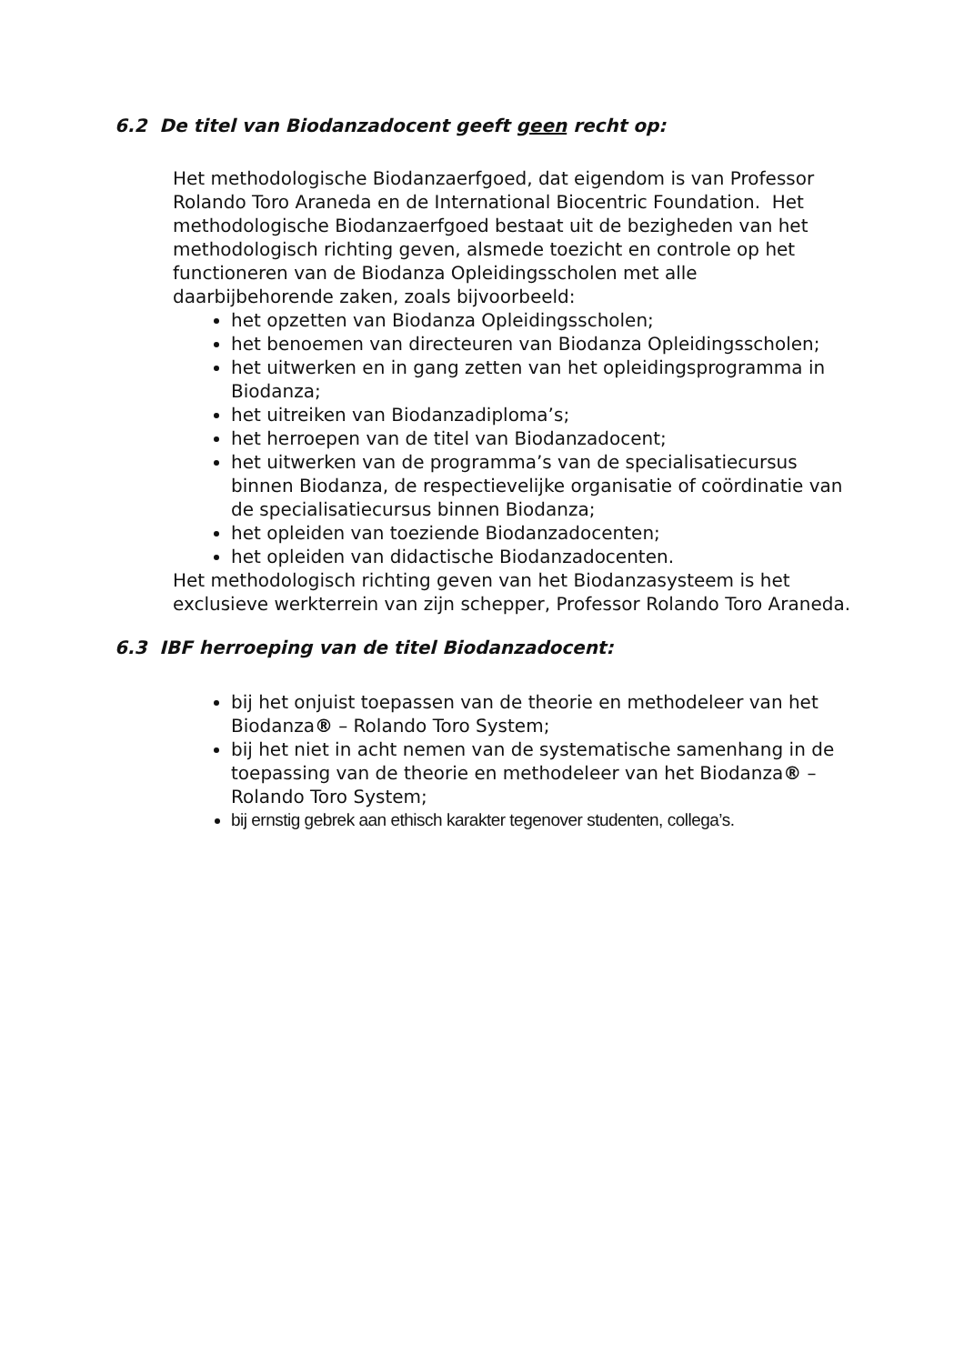6.2 De titel van Biodanzadocent geeft geen recht op:
Het methodologische Biodanzaerfgoed, dat eigendom is van Professor Rolando Toro Araneda en de International Biocentric Foundation. Het methodologische Biodanzaerfgoed bestaat uit de bezigheden van het methodologisch richting geven, alsmede toezicht en controle op het functioneren van de Biodanza Opleidingsscholen met alle daarbijbehorende zaken, zoals bijvoorbeeld:
het opzetten van Biodanza Opleidingsscholen;
het benoemen van directeuren van Biodanza Opleidingsscholen;
het uitwerken en in gang zetten van het opleidingsprogramma in Biodanza;
het uitreiken van Biodanzadiploma’s;
het herroepen van de titel van Biodanzadocent;
het uitwerken van de programma’s van de specialisatiecursus binnen Biodanza, de respectievelijke organisatie of coördinatie van de specialisatiecursus binnen Biodanza;
het opleiden van toeziende Biodanzadocenten;
het opleiden van didactische Biodanzadocenten.
Het methodologisch richting geven van het Biodanzasysteem is het exclusieve werkterrein van zijn schepper, Professor Rolando Toro Araneda.
6.3 IBF herroeping van de titel Biodanzadocent:
bij het onjuist toepassen van de theorie en methodeleer van het Biodanza® – Rolando Toro System;
bij het niet in acht nemen van de systematische samenhang in de toepassing van de theorie en methodeleer van het Biodanza® – Rolando Toro System;
bij ernstig gebrek aan ethisch karakter tegenover studenten, collega’s.